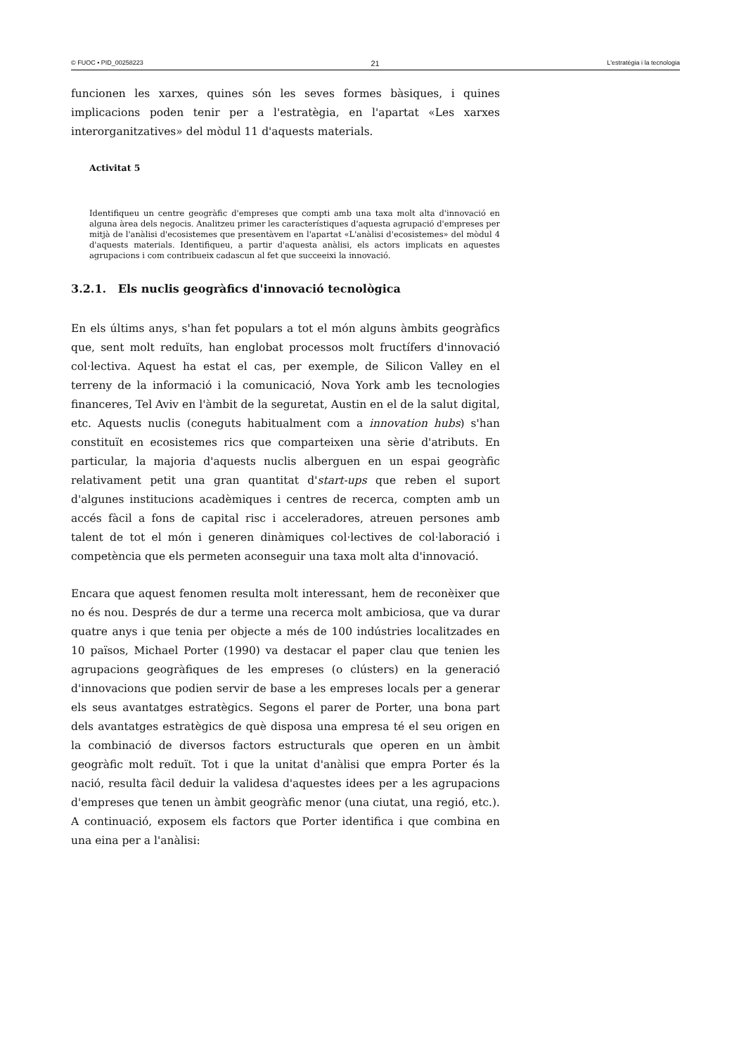© FUOC • PID_00258223 21 L'estratègia i la tecnologia
funcionen les xarxes, quines són les seves formes bàsiques, i quines implicacions poden tenir per a l'estratègia, en l'apartat «Les xarxes interorganitzatives» del mòdul 11 d'aquests materials.
Activitat 5
Identifiqueu un centre geogràfic d'empreses que compti amb una taxa molt alta d'innovació en alguna àrea dels negocis. Analitzeu primer les característiques d'aquesta agrupació d'empreses per mitjà de l'anàlisi d'ecosistemes que presentàvem en l'apartat «L'anàlisi d'ecosistemes» del mòdul 4 d'aquests materials. Identifiqueu, a partir d'aquesta anàlisi, els actors implicats en aquestes agrupacions i com contribueix cadascun al fet que succeeixi la innovació.
3.2.1. Els nuclis geogràfics d'innovació tecnològica
En els últims anys, s'han fet populars a tot el món alguns àmbits geogràfics que, sent molt reduïts, han englobat processos molt fructífers d'innovació col·lectiva. Aquest ha estat el cas, per exemple, de Silicon Valley en el terreny de la informació i la comunicació, Nova York amb les tecnologies financeres, Tel Aviv en l'àmbit de la seguretat, Austin en el de la salut digital, etc. Aquests nuclis (coneguts habitualment com a innovation hubs) s'han constituït en ecosistemes rics que comparteixen una sèrie d'atributs. En particular, la majoria d'aquests nuclis alberguen en un espai geogràfic relativament petit una gran quantitat d'start-ups que reben el suport d'algunes institucions acadèmiques i centres de recerca, compten amb un accés fàcil a fons de capital risc i acceleradores, atreuen persones amb talent de tot el món i generen dinàmiques col·lectives de col·laboració i competència que els permeten aconseguir una taxa molt alta d'innovació.
Encara que aquest fenomen resulta molt interessant, hem de reconèixer que no és nou. Després de dur a terme una recerca molt ambiciosa, que va durar quatre anys i que tenia per objecte a més de 100 indústries localitzades en 10 països, Michael Porter (1990) va destacar el paper clau que tenien les agrupacions geogràfiques de les empreses (o clústers) en la generació d'innovacions que podien servir de base a les empreses locals per a generar els seus avantatges estratègics. Segons el parer de Porter, una bona part dels avantatges estratègics de què disposa una empresa té el seu origen en la combinació de diversos factors estructurals que operen en un àmbit geogràfic molt reduït. Tot i que la unitat d'anàlisi que empra Porter és la nació, resulta fàcil deduir la validesa d'aquestes idees per a les agrupacions d'empreses que tenen un àmbit geogràfic menor (una ciutat, una regió, etc.). A continuació, exposem els factors que Porter identifica i que combina en una eina per a l'anàlisi: